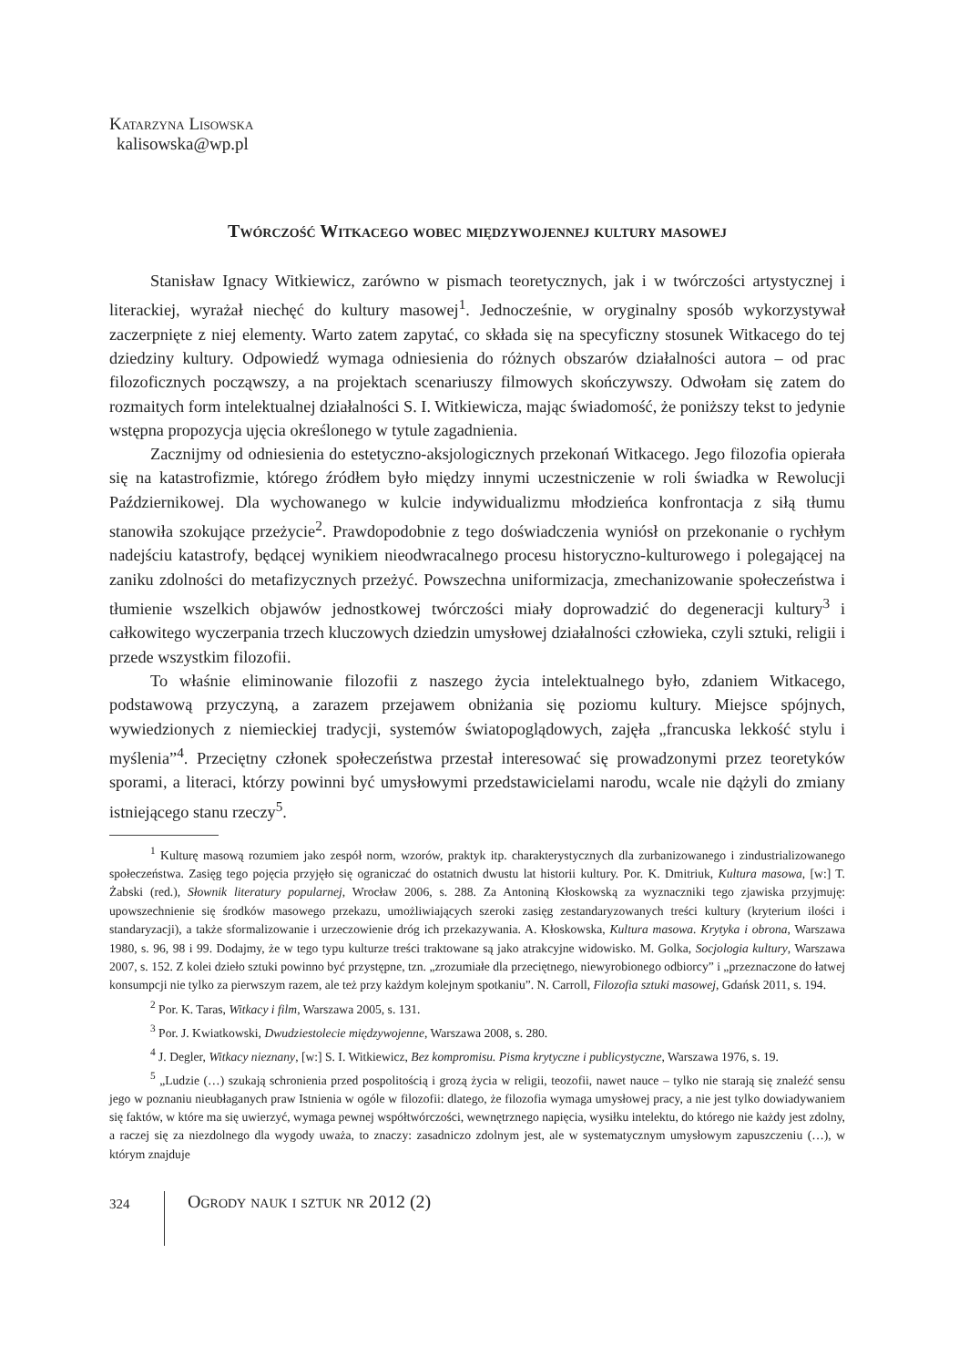Katarzyna Lisowska
kalisowska@wp.pl
Twórczość Witkacego wobec międzywojennej kultury masowej
Stanisław Ignacy Witkiewicz, zarówno w pismach teoretycznych, jak i w twórczości artystycznej i literackiej, wyrażał niechęć do kultury masowej<sup>1</sup>. Jednocześnie, w oryginalny sposób wykorzystywał zaczerpnięte z niej elementy. Warto zatem zapytać, co składa się na specyficzny stosunek Witkacego do tej dziedziny kultury. Odpowiedź wymaga odniesienia do różnych obszarów działalności autora – od prac filozoficznych począwszy, a na projektach scenariuszy filmowych skończywszy. Odwołam się zatem do rozmaitych form intelektualnej działalności S. I. Witkiewicza, mając świadomość, że poniższy tekst to jedynie wstępna propozycja ujęcia określonego w tytule zagadnienia.
Zacznijmy od odniesienia do estetyczno-aksjologicznych przekonań Witkacego. Jego filozofia opierała się na katastrofizmie, którego źródłem było między innymi uczestniczenie w roli świadka w Rewolucji Październikowej. Dla wychowanego w kulcie indywidualizmu młodzieńca konfrontacja z siłą tłumu stanowiła szokujące przeżycie<sup>2</sup>. Prawdopodobnie z tego doświadczenia wyniósł on przekonanie o rychłym nadejściu katastrofy, będącej wynikiem nieodwracalnego procesu historyczno-kulturowego i polegającej na zaniku zdolności do metafizycznych przeżyć. Powszechna uniformizacja, zmechanizowanie społeczeństwa i tłumienie wszelkich objawów jednostkowej twórczości miały doprowadzić do degeneracji kultury<sup>3</sup> i całkowitego wyczerpania trzech kluczowych dziedzin umysłowej działalności człowieka, czyli sztuki, religii i przede wszystkim filozofii.
To właśnie eliminowanie filozofii z naszego życia intelektualnego było, zdaniem Witkacego, podstawową przyczyną, a zarazem przejawem obniżania się poziomu kultury. Miejsce spójnych, wywiedzionych z niemieckiej tradycji, systemów światopoglądowych, zajęła „francuska lekkość stylu i myślenia”<sup>4</sup>. Przeciętny członek społeczeństwa przestał interesować się prowadzonymi przez teoretyków sporami, a literaci, którzy powinni być umysłowymi przedstawicielami narodu, wcale nie dążyli do zmiany istniejącego stanu rzeczy<sup>5</sup>.
<sup>1</sup> Kulturę masową rozumiem jako zespół norm, wzorów, praktyk itp. charakterystycznych dla zurbanizowanego i zindustrializowanego społeczeństwa. Zasięg tego pojęcia przyjęło się ograniczać do ostatnich dwustu lat historii kultury. Por. K. Dmitriuk, Kultura masowa, [w:] T. Żabski (red.), Słownik literatury popularnej, Wrocław 2006, s. 288. Za Antoniną Kłoskowską za wyznaczniki tego zjawiska przyjmuję: upowszechnienie się środków masowego przekazu, umożliwiających szeroki zasięg zestandaryzowanych treści kultury (kryterium ilości i standaryzacji), a także sformalizowanie i urzeczowienie dróg ich przekazywania. A. Kłoskowska, Kultura masowa. Krytyka i obrona, Warszawa 1980, s. 96, 98 i 99. Dodajmy, że w tego typu kulturze treści traktowane są jako atrakcyjne widowisko. M. Golka, Socjologia kultury, Warszawa 2007, s. 152. Z kolei dzieło sztuki powinno być przystępne, tzn. „zrozumiałe dla przeciętnego, niewyrobionego odbiorcy” i „przeznaczone do łatwej konsumpcji nie tylko za pierwszym razem, ale też przy każdym kolejnym spotkaniu”. N. Carroll, Filozofia sztuki masowej, Gdańsk 2011, s. 194.
<sup>2</sup> Por. K. Taras, Witkacy i film, Warszawa 2005, s. 131.
<sup>3</sup> Por. J. Kwiatkowski, Dwudziestolecie międzywojenne, Warszawa 2008, s. 280.
<sup>4</sup> J. Degler, Witkacy nieznany, [w:] S. I. Witkiewicz, Bez kompromisu. Pisma krytyczne i publicystyczne, Warszawa 1976, s. 19.
<sup>5</sup> „Ludzie (…) szukają schronienia przed pospolitością i grozą życia w religii, teozofii, nawet nauce – tylko nie starają się znaleźć sensu jego w poznaniu nieubłaganych praw Istnienia w ogóle w filozofii: dlatego, że filozofia wymaga umysłowej pracy, a nie jest tylko dowiadywaniem się faktów, w które ma się uwierzyć, wymaga pewnej współtwórczości, wewnętrznego napięcia, wysiłku intelektu, do którego nie każdy jest zdolny, a raczej się za niezdolnego dla wygody uważa, to znaczy: zasadniczo zdolnym jest, ale w systematycznym umysłowym zapuszczeniu (…), w którym znajduje
324 Ogrody nauk i sztuk nr 2012 (2)